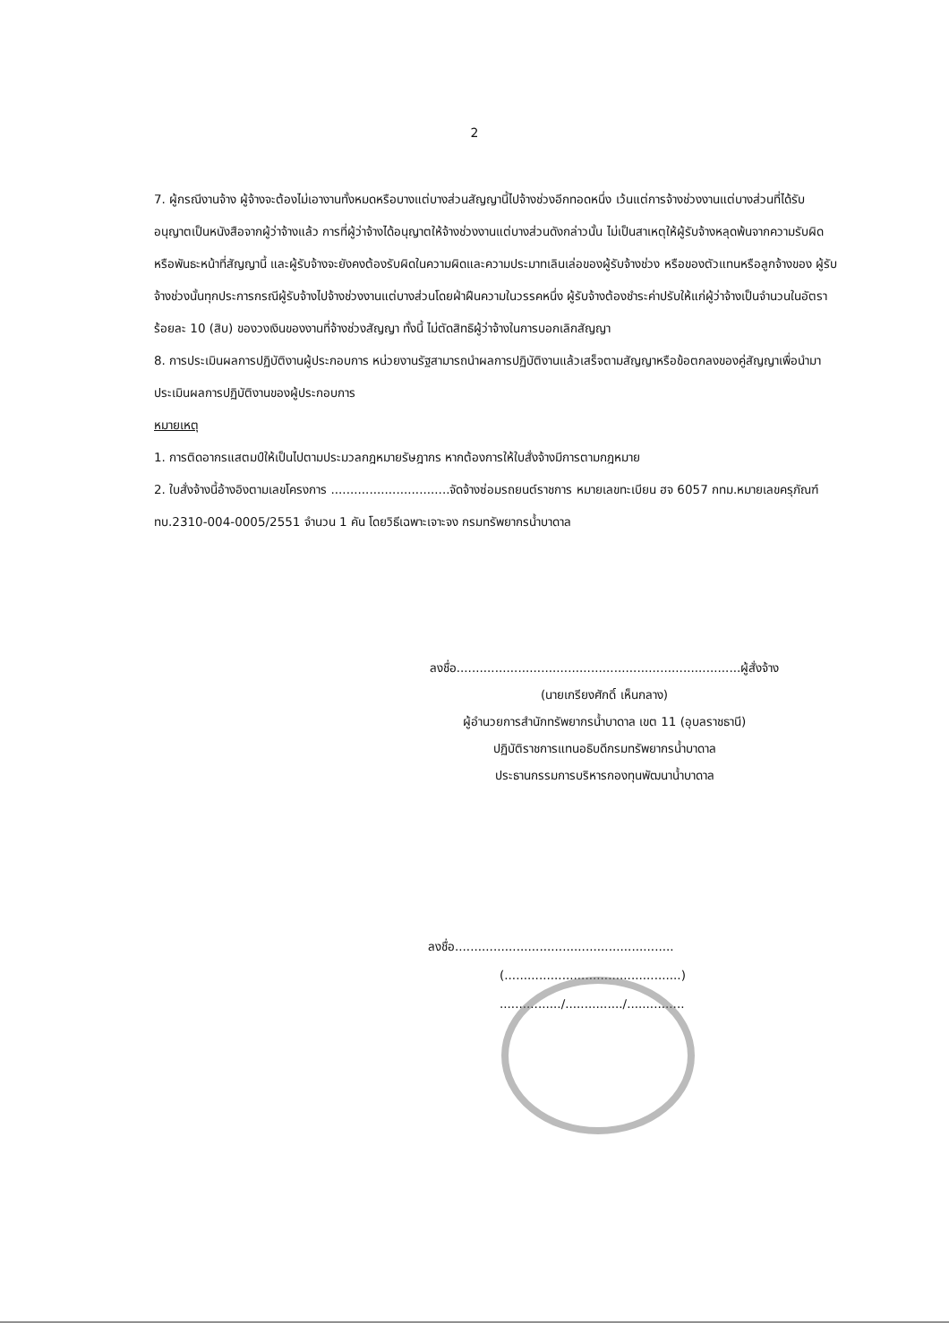2
7. ผู้กรณีงานจ้าง ผู้จ้างจะต้องไม่เอางานทั้งหมดหรือบางแต่บางส่วนสัญญานี้ไปจ้างช่วงอีกทอดหนึ่ง เว้นแต่การจ้างช่วงงานแต่บางส่วนที่ได้รับอนุญาตเป็นหนังสือจากผู้ว่าจ้างแล้ว การที่ผู้ว่าจ้างได้อนุญาตให้จ้างช่วงงานแต่บางส่วนดังกล่าวนั้น ไม่เป็นสาเหตุให้ผู้รับจ้างหลุดพ้นจากความรับผิดหรือพันธะหน้าที่สัญญานี้ และผู้รับจ้างจะยังคงต้องรับผิดในความผิดและความประมาทเลินเล่อของผู้รับจ้างช่วง หรือของตัวแทนหรือลูกจ้างของ ผู้รับจ้างช่วงนั้นทุกประการกรณีผู้รับจ้างไปจ้างช่วงงานแต่บางส่วนโดยฝ่าฝืนความในวรรคหนึ่ง ผู้รับจ้างต้องชำระค่าปรับให้แก่ผู้ว่าจ้างเป็นจำนวนในอัตราร้อยละ 10 (สิบ) ของวงเงินของงานที่จ้างช่วงสัญญา ทั้งนี้ ไม่ตัดสิทธิผู้ว่าจ้างในการบอกเลิกสัญญา
8. การประเมินผลการปฏิบัติงานผู้ประกอบการ หน่วยงานรัฐสามารถนำผลการปฏิบัติงานแล้วเสร็จตามสัญญาหรือข้อตกลงของคู่สัญญาเพื่อนำมาประเมินผลการปฏิบัติงานของผู้ประกอบการ
หมายเหตุ
1. การติดอากรแสตมป์ให้เป็นไปตามประมวลกฎหมายรัษฎากร หากต้องการให้ใบสั่งจ้างมีการตามกฎหมาย
2. ใบสั่งจ้างนี้อ้างอิงตามเลขโครงการ ...............................จัดจ้างซ่อมรถยนต์ราชการ หมายเลขทะเบียน ฮจ 6057 กทม.หมายเลขครุภัณฑ์ ทบ.2310-004-0005/2551 จำนวน 1 คัน โดยวิธีเฉพาะเจาะจง กรมทรัพยากรน้ำบาดาล
ลงชื่อ..........................................................................ผู้สั่งจ้าง
(นายเกรียงศักดิ์ เห็นกลาง)
ผู้อำนวยการสำนักทรัพยากรน้ำบาดาล เขต 11 (อุบลราชธานี)
ปฏิบัติราชการแทนอธิบดีกรมทรัพยากรน้ำบาดาล
ประธานกรรมการบริหารกองทุนพัฒนาน้ำบาดาล
ลงชื่อ.........................................................
(..............................................)
................/.............../...............